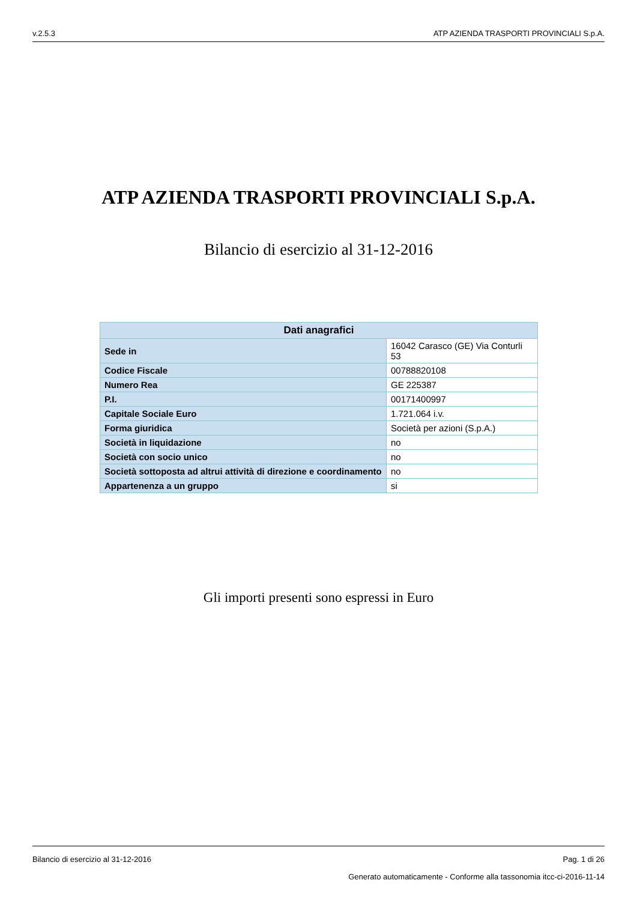v.2.5.3 ATP AZIENDA TRASPORTI PROVINCIALI S.p.A.
ATP AZIENDA TRASPORTI PROVINCIALI S.p.A.
Bilancio di esercizio al 31-12-2016
| Dati anagrafici | |
| --- | --- |
| Sede in | 16042 Carasco (GE) Via Conturli 53 |
| Codice Fiscale | 00788820108 |
| Numero Rea | GE 225387 |
| P.I. | 00171400997 |
| Capitale Sociale Euro | 1.721.064 i.v. |
| Forma giuridica | Società per azioni (S.p.A.) |
| Società in liquidazione | no |
| Società con socio unico | no |
| Società sottoposta ad altrui attività di direzione e coordinamento | no |
| Appartenenza a un gruppo | si |
Gli importi presenti sono espressi in Euro
Bilancio di esercizio al 31-12-2016 Pag. 1 di 26
Generato automaticamente - Conforme alla tassonomia itcc-ci-2016-11-14